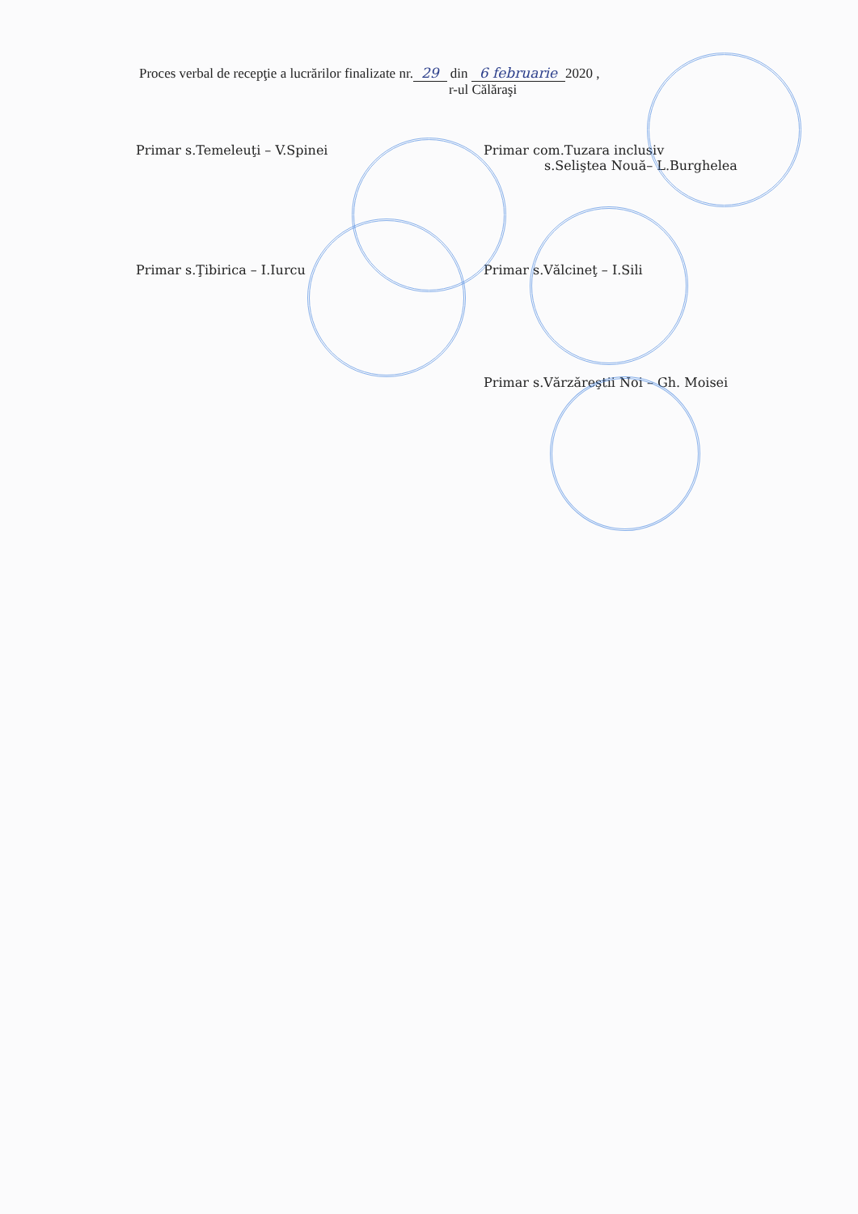Proces verbal de recepţie a lucrărilor finalizate nr. 29 din 6 februarie 2020 ,
r-ul Călăraşi
Primar s.Temeleuţi – V.Spinei Primar com.Tuzara inclusiv
s.Seliştea Nouă– L.Burghelea
Primar s.Ţibirica – I.Iurcu Primar s.Vălcineţ – I.Sili
Primar s.Vărzăreştii Noi – Gh. Moisei